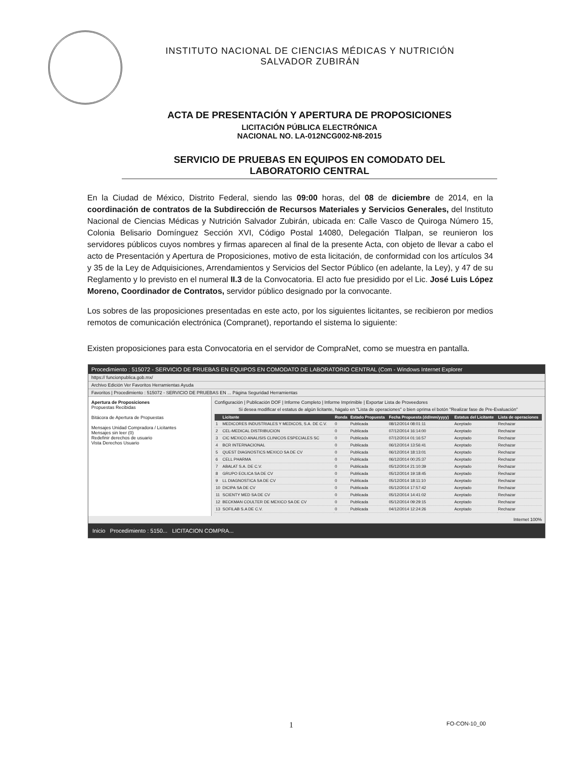INSTITUTO NACIONAL DE CIENCIAS MÉDICAS Y NUTRICIÓN
SALVADOR ZUBIRÁN
ACTA DE PRESENTACIÓN Y APERTURA DE PROPOSICIONES
LICITACIÓN PÚBLICA ELECTRÓNICA
NACIONAL NO. LA-012NCG002-N8-2015
SERVICIO DE PRUEBAS EN EQUIPOS EN COMODATO DEL
LABORATORIO CENTRAL
En la Ciudad de México, Distrito Federal, siendo las 09:00 horas, del 08 de diciembre de 2014, en la coordinación de contratos de la Subdirección de Recursos Materiales y Servicios Generales, del Instituto Nacional de Ciencias Médicas y Nutrición Salvador Zubirán, ubicada en: Calle Vasco de Quiroga Número 15, Colonia Belisario Domínguez Sección XVI, Código Postal 14080, Delegación Tlalpan, se reunieron los servidores públicos cuyos nombres y firmas aparecen al final de la presente Acta, con objeto de llevar a cabo el acto de Presentación y Apertura de Proposiciones, motivo de esta licitación, de conformidad con los artículos 34 y 35 de la Ley de Adquisiciones, Arrendamientos y Servicios del Sector Público (en adelante, la Ley), y 47 de su Reglamento y lo previsto en el numeral II.3 de la Convocatoria. El acto fue presidido por el Lic. José Luis López Moreno, Coordinador de Contratos, servidor público designado por la convocante.
Los sobres de las proposiciones presentadas en este acto, por los siguientes licitantes, se recibieron por medios remotos de comunicación electrónica (Compranet), reportando el sistema lo siguiente:
Existen proposiciones para esta Convocatoria en el servidor de CompraNet, como se muestra en pantalla.
Procedimiento : 515072 - SERVICIO DE PRUEBAS EN EQUIPOS EN COMODATO DE LABORATORIO CENTRAL (Com - Windows Internet Explorer
https:// funcionpublica.gob.mx/
Archivo Edición Ver Favoritos Herramientas Ayuda
Favoritos | Procedimiento : 515072 - SERVICIO DE PRUEBAS EN ... Página Seguridad Herramientas
Apertura de Proposiciones
Propuestas Recibidas
Bitácora de Apertura de Propuestas
Mensajes Unidad Compradora / Licitantes
Mensajes sin leer (0)
Redefinir derechos de usuario
Vista Derechos Usuario
Configuración | Publicación DOF | Informe Completo | Informe Imprimible | Exportar Lista de Proveedores
Si desea modificar el estatus de algún licitante, hágalo en "Lista de operaciones" o bien oprima el botón "Realizar fase de Pre-Evaluación"
| | Licitante | Ronda | Estado Propuesta | Fecha Propuesta (dd/mm/yyyy) | Estatus del Licitante | Lista de operaciones |
| --- | --- | --- | --- | --- | --- | --- |
| 1 | MEDICORES INDUSTRIALES Y MEDICOS, S.A. DE C.V. | 0 | Publicada | 08/12/2014 08:01:11 | Aceptado | Rechazar |
| 2 | CEL-MEDICAL DISTRIBUCION | 0 | Publicada | 07/12/2014 16:14:00 | Aceptado | Rechazar |
| 3 | CIC MEXICO ANALISIS CLINICOS ESPECIALES SC | 0 | Publicada | 07/12/2014 01:16:57 | Aceptado | Rechazar |
| 4 | BCR INTERNACIONAL | 0 | Publicada | 06/12/2014 13:56:41 | Aceptado | Rechazar |
| 5 | QUEST DIAGNOSTICS MEXICO SA DE CV | 0 | Publicada | 06/12/2014 18:13:01 | Aceptado | Rechazar |
| 6 | CELL PHARMA | 0 | Publicada | 06/12/2014 00:25:37 | Aceptado | Rechazar |
| 7 | ABALAT S.A. DE C.V. | 0 | Publicada | 05/12/2014 21:10:39 | Aceptado | Rechazar |
| 8 | GRUPO EOLICA SA DE CV | 0 | Publicada | 05/12/2014 19:18:45 | Aceptado | Rechazar |
| 9 | LL DIAGNOSTICA SA DE CV | 0 | Publicada | 05/12/2014 18:11:10 | Aceptado | Rechazar |
| 10 | DICIPA SA DE CV | 0 | Publicada | 05/12/2014 17:57:42 | Aceptado | Rechazar |
| 11 | SCIENTY MED SA DE CV | 0 | Publicada | 05/12/2014 14:41:02 | Aceptado | Rechazar |
| 12 | BECKMAN COULTER DE MEXICO SA DE CV | 0 | Publicada | 05/12/2014 09:29:15 | Aceptado | Rechazar |
| 13 | SOFILAB S.A DE C.V. | 0 | Publicada | 04/12/2014 12:24:26 | Aceptado | Rechazar |
Internet 100%
Inicio Procedimiento : 5150... LICITACION COMPRA...
1 FO-CON-10_00